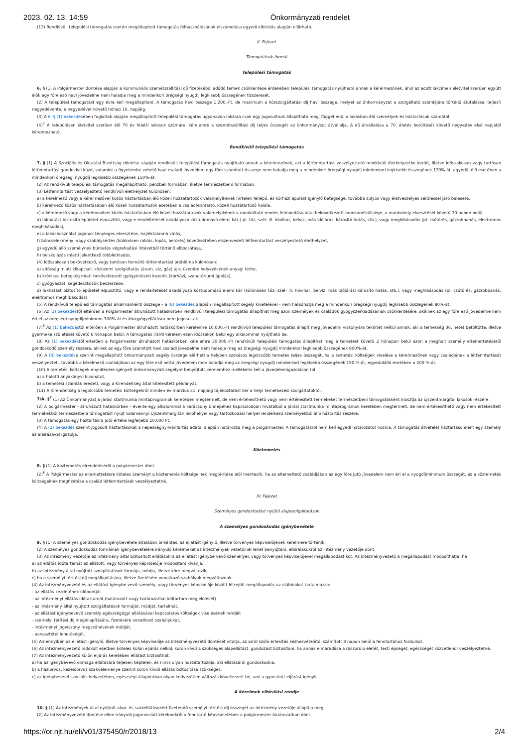2023. 02. 13. 14:59 Önkormányzati rendelet
(13) Rendkívüli települési támogatás esetén megállapított támogatás felhasználásának elszámolása egyedi elbírálás alapján előírható.
II. Fejezet
Támogatások formái
Települési támogatás
6. § (1) A Polgármester döntése alapján a kommunális szemétszállítási díj fizetéséből adódó terhek csökkentése érdekében települési támogatás nyújtható annak a kérelmezőnek, ahol az adott lakcímen életvitel szerűen együtt élők egy főre eső havi jövedelme nem haladja meg a mindenkori öregségi nyugdíj legkisebb összegének tízszeresét.
(2) A települési támogatást egy évre kell megállapítani. A támogatás havi összege 1.200,-Ft, de maximum a közszolgáltatási díj havi összege, melyet az önkormányzat a szolgáltató számlájára történő átutalással teljesít negyedévente, a negyedévet követő hónap 10. napjáig.
(3) A 6. § (1) bekezdésében foglaltak alapján megállapított települési támogatás ugyanazon lakásra csak egy jogosultnak állapítható meg, függetlenül a lakásban élő személyek és háztartások számától.
(4)<sup>5</sup> A településen életvitel szerűen élő 70 év feletti lakosok számára, kérelemre a szemétszállítási díj teljes összegét az önkormányzat átvállalja. A díj átvállalása a 70. életév betöltését követő negyedév első napjától kérelmezhető.
Rendkívüli települési támogatás
7. § (1) A Szociális és Oktatási Bizottság döntése alapján rendkívüli települési támogatás nyújtható annak a kérelmezőnek, aki a létfenntartást veszélyeztető rendkívüli élethelyzetbe került, illetve időszakosan vagy tartósan létfenntartási gondokkal küzd, valamint a figyelembe vehető havi családi jövedelem egy főre számított összege nem haladja meg a mindenkori öregségi nyugdíj mindenkori legkisebb összegének 130%-át, egyedül élő esetében a mindenkori öregségi nyugdíj legkisebb összegének 150%-át.
(2) Az rendkívüli települési támogatás megállapítható: pénzbeli formában, illetve természetbeni formában.
(3) Létfenntartást veszélyeztető rendkívüli élethelyzet különösen:
a) a kérelmező vagy a kérelmezővel közös háztartásban élő közeli hozzátartozók valamelyikének hirtelen fellépő, és kórházi ápolást igénylő betegsége, továbbá súlyos vagy életveszélyes sérüléssel járó balesete,
b) kérelmező közös háztartásában élő közeli hozzátartozók esetében a családfenntartó, közeli hozzátartozó halála,
c) a kérelmező vagy a kérelmezővel közös háztartásban élő közeli hozzátartozók valamelyikének a munkáltató rendes felmondása által bekövetkezett munkanélkülisége, a munkahely elvesztését követő 30 napon belül,
d) lakhatást biztosító épületet elpusztító, vagy e rendeltetését akadályozó köztudomású elemi kár ( pl. tűz, szél- ill. hóvihar, belvíz, más időjárási károsító hatás, stb.), vagy meghibásodás (pl. csőtörés, gázrobbanás, elektromos meghibásodás),
e) a lakáshasználat jogának tényleges elvesztése, hajléktalanná válás,
f) bűncselekmény, vagy szabálysértés (különösen rablás, lopás, betörés) következtében elszenvedett létfenntartást veszélyeztető élethelyzet,
g) egyedülálló személynek büntetés végrehajtási intézetből történő elbocsátása,
h) beiskolázás miatti jelentkező többletkiadás.
(4) Időszakosan bekövetkező, vagy tartósan fennálló létfenntartási probléma különösen:
a) adósság miatt kikapcsolt közüzemi szolgáltatás (áram, víz, gáz) újra üzembe helyezésének anyagi terhe,
b) krónikus betegség miatt bekövetkezett gyógyintézeti kezelés (kórházi, szanatóriumi ápolás),
c) gyógyászati segédeszközök beszerzése,
d) lakhatást biztosító épületet elpusztító, vagy e rendeltetését akadályozó köztudomású elemi kár (különösen tűz, szél- ill. hóvihar, belvíz, más időjárási károsító hatás, stb.), vagy meghibásodás (pl. csőtörés, gázrobbanás, elektromos meghibásodás).
(5) A rendkívüli települési támogatás alkalmankénti összege – a (8) bekezdés alapján megállapított segély kivételével - nem haladhatja meg a mindenkori öregségi nyugdíj legkisebb összegének 80%-át.
(6) Az (1) bekezdéstől eltérően a Polgármester átruházott hatáskörben rendkívüli települési támogatás állapíthat meg azon személyek és családok gyógyszerkiadásainak csökkentésére, akiknek az egy főre eső jövedelme nem éri el az öregségi nyugdíjminimum 300%-át és közgyógyellátásra nem jogosultak.
(7)<sup>6</sup> Az (1) bekezdéstől eltérően a Polgármester átruházott hatáskörben kérelemre 10.000,-Ft rendkívüli települési támogatás állapít meg jövedelmi viszonyára tekintet nélkül annak, aki a terhesség 36. hetét betöltötte, illetve gyermeke születését követő 6 hónapon belül. A támogatás iránti kérelem ezen időszakon belül egy alkalommal nyújtható be.
(8) Az (1) bekezdéstől eltérően a Polgármester átruházott hatáskörben kérelemre 30.000,-Ft rendkívüli települési támogatás állapíthat meg a temetést követő 2 hónapon belül azon a meghalt személy eltemettetéséről gondoskodó személy részére, akinek az egy főre számított havi családi jövedelme nem haladja meg az öregségi nyugdíj mindenkori legkisebb összegének 800%-át.
(9) A (8) bekezdése szerint megállapított önkormányzati segély összege elérheti a helyben szokásos legolcsóbb temetés teljes összegét, ha a temetési költségek viselése a kérelmezőnek vagy családjának a létfenntartását veszélyezteti, továbbá a kérelmező családjában az egy főre eső nettó jövedelem nem haladja meg az öregségi nyugdíj mindenkori legkisebb összegének 150 %-át, egyedülálló esetében a 200 %-át.
(10) A temetési költségek enyhítésére igényelt önkormányzati segélyre benyújtott kérelemhez mellékelni kell a jövedelemigazoláson túl
a) a halotti anyakönyvi kivonatot,
b) a temetési számlák eredeti, vagy a Kirendeltség által hitelesített példányát.
(11) A Kirendeltség a legolcsóbb temetési költségekről minden év március 31. napjáig tájékoztatást kér a helyi temetkezési szolgáltatóktól.
7/A. §<sup>7</sup> (1) Az Önkormányzat a járási startmunka mintaprogramok keretében megtermelt, de nem értékesíthető vagy nem értékesített termékeket természetbeni támogatásként kiosztja az újszentmargitai lakosok részére.
(2) A polgármester - átruházott hatáskörben - évente egy alkalommal a karácsony ünnepéhez kapcsolódóan hivatalból a járási startmunka mintaprogramok keretében megtermelt, de nem értékesíthető vagy nem értékesített termékekből természetbeni támogatást nyújt valamennyi Újszentmargitán lakóhellyel vagy tartózkodási hellyel rendelkező személyekből álló háztartás részére.
(3) A támogatás egy háztartásra jutó értéke legfeljebb 10.000 Ft.
(4) A (2) bekezdés szerint jogosult háztartásokat a népességnyilvántartás adatai alapján határozza meg a polgármester. A támogatásról nem kell egyedi határozatot hoznia. A támogatás átvételét háztartásonként egy személy az aláírásával igazolja.
Köztemetés
8. § (1) A köztemetés elrendeléséről a polgármester dönt.
(2)<sup>8</sup> A Polgármester az eltemettetésre köteles személyt a köztemetés költségeinek megtérítése alól mentesíti, ha az eltemettető családjában az egy főre jutó jövedelem nem éri el a nyugdíjminimum összegét, és a köztemetés költségeinek megfizetése a család létfenntartását veszélyeztetné.
IV. Fejezet
Személyes gondoskodást nyújtó alapszolgáltatások
A személyes gondoskodás igénybevétele
9. § (1) A személyes gondoskodás igénybevétele általában önkéntes, az ellátást igénylő, illetve törvényes képviselőjének kérelmére történik.
(2) A személyes gondoskodás formáinak igénybevételére irányuló kérelmeket az intézmények vezetőinél lehet benyújtani, elbírálásukról az intézmény vezetője dönt.
(3) Az intézmény vezetője az intézmény által biztosított ellátásokra az ellátást igénybe vevő személlyel, vagy törvényes képviselőjével megállapodást köt. Az intézményvezető a megállapodást módosíthatja, ha
a) az ellátás időtartamát az ellátott, vagy törvényes képviselője módosítani kívánja,
b) az intézmény által nyújtott szolgáltatások formája, módja, illetve köre megváltozik,
c) ha a személyi térítési díj megállapítására, illetve fizetésére vonatkozó szabályok megváltoznak.
(4) Az intézményvezető és az ellátást igénybe vevő személy, vagy törvényes képviselője között létrejött megállapodás az alábbiakat tartalmazza:
- az ellátás kezdetének időpontját
- az intézményi ellátás időtartamát,(határozott vagy határozatlan időtartam megjelölését)
- az intézmény által nyújtott szolgáltatások formáját, módját, tartalmát,
- az ellátást igénybevevő személy egészségügyi ellátásával kapcsolatos költségek viselésének rendjét
- személyi térítési díj megállapítására, fizetésére vonatkozó szabályokat,
- intézményi jogviszony megszűnésének módját,
- panasztétel lehetőségét.
(5) Amennyiben az ellátást igénylő, illetve törvényes képviselője az intézményvezető döntését vitatja, az arról szóló értesítés kézhezvételétől számított 8 napon belül a fenntartóhoz fordulhat.
(6) Az intézményvezető indokolt esetben köteles külön eljárás nélkül, soron kívül a szükséges alapellátást, gondozást biztosítani, ha annak elmaradása a rászoruló életét, testi épségét, egészségét közvetlenül veszélyeztetné.
(7) Az intézményvezető külön eljárás keretében ellátást biztosíthat:
a) ha az igénybevevő önmaga ellátására teljesen képtelen, és nincs olyan hozzátartozója, aki ellátásáról gondoskodna,
b) a háziorvos, kezelőorvos szakvéleménye szerint soron kívüli ellátás biztosítása szükséges,
c) az igénybevevő szociális helyzetében, egészségi állapotában olyan kedvezőtlen változás következett be, ami a gyorsított eljárást igényli.
A kérelmek elbírálási rendje
10. § (1) Az intézmények által nyújtott alap- és szakellátásokért fizetendő személyi térítési díj összegét az intézmény vezetője állapítja meg.
(2) Az intézményvezető döntése ellen irányuló jogorvoslati kérelmekről a fenntartó képviseletében a polgármester határozatban dönt.
https://or.njt.hu/eli/v01/375450/r/2018/13 2/4